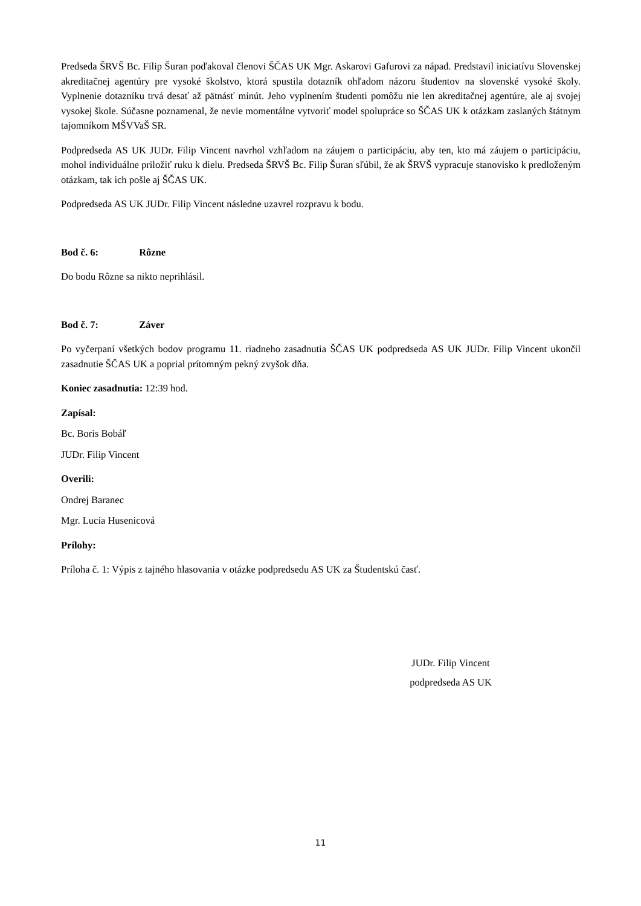Predseda ŠRVŠ Bc. Filip Šuran poďakoval členovi ŠČAS UK Mgr. Askarovi Gafurovi za nápad. Predstavil iniciatívu Slovenskej akreditačnej agentúry pre vysoké školstvo, ktorá spustila dotazník ohľadom názoru študentov na slovenské vysoké školy. Vyplnenie dotazníku trvá desať až pätnásť minút. Jeho vyplnením študenti pomôžu nie len akreditačnej agentúre, ale aj svojej vysokej škole. Súčasne poznamenal, že nevie momentálne vytvoriť model spolupráce so ŠČAS UK k otázkam zaslaných štátnym tajomníkom MŠVVaŠ SR.
Podpredseda AS UK JUDr. Filip Vincent navrhol vzhľadom na záujem o participáciu, aby ten, kto má záujem o participáciu, mohol individuálne priložiť ruku k dielu. Predseda ŠRVŠ Bc. Filip Šuran sľúbil, že ak ŠRVŠ vypracuje stanovisko k predloženým otázkam, tak ich pošle aj ŠČAS UK.
Podpredseda AS UK JUDr. Filip Vincent následne uzavrel rozpravu k bodu.
Bod č. 6: Rôzne
Do bodu Rôzne sa nikto neprihlásil.
Bod č. 7: Záver
Po vyčerpaní všetkých bodov programu 11. riadneho zasadnutia ŠČAS UK podpredseda AS UK JUDr. Filip Vincent ukončil zasadnutie ŠČAS UK a poprial prítomným pekný zvyšok dňa.
Koniec zasadnutia: 12:39 hod.
Zapísal:
Bc. Boris Bobáľ
JUDr. Filip Vincent
Overili:
Ondrej Baranec
Mgr. Lucia Husenicová
Prílohy:
Príloha č. 1: Výpis z tajného hlasovania v otázke podpredsedu AS UK za Študentskú časť.
JUDr. Filip Vincent
podpredseda AS UK
11